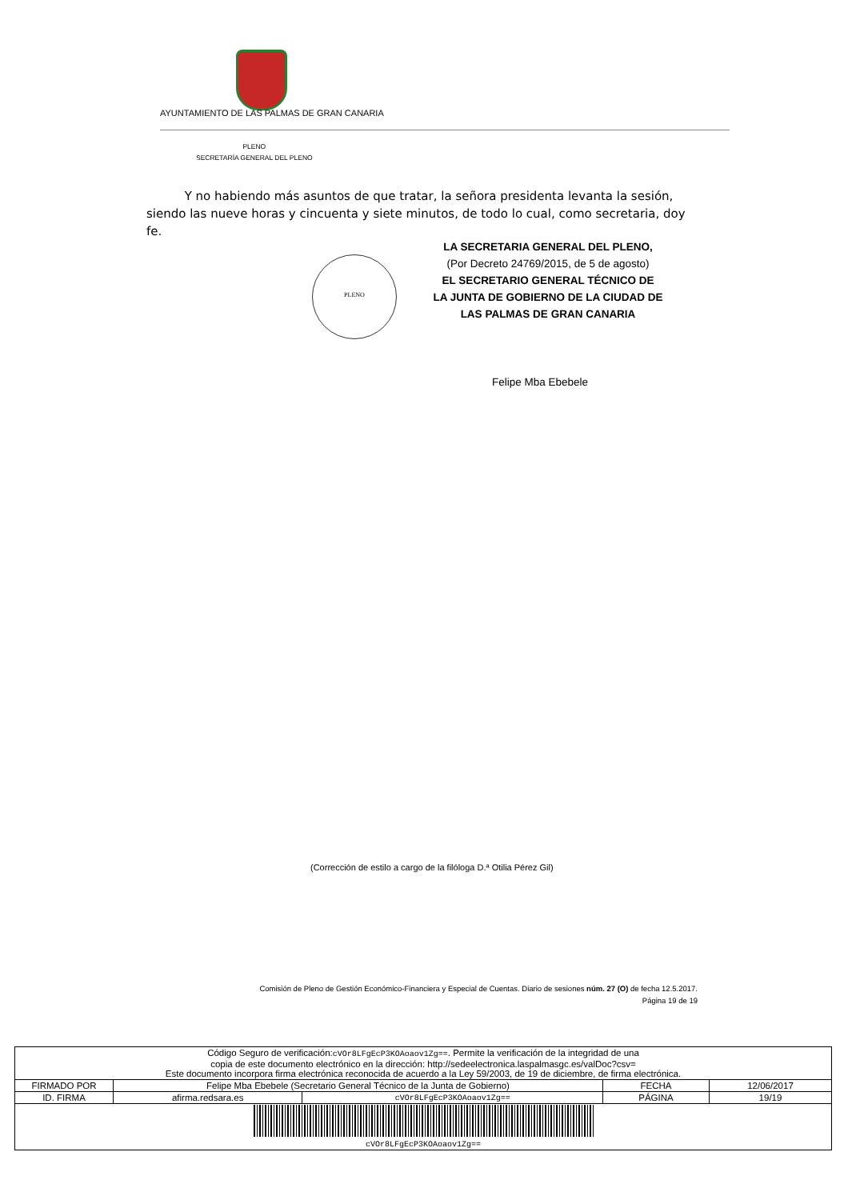AYUNTAMIENTO DE LAS PALMAS DE GRAN CANARIA
PLENO
SECRETARÍA GENERAL DEL PLENO
Y no habiendo más asuntos de que tratar, la señora presidenta levanta la sesión, siendo las nueve horas y cincuenta y siete minutos, de todo lo cual, como secretaria, doy fe.
PLENO
LA SECRETARIA GENERAL DEL PLENO,
(Por Decreto 24769/2015, de 5 de agosto)
EL SECRETARIO GENERAL TÉCNICO DE
LA JUNTA DE GOBIERNO DE LA CIUDAD DE
LAS PALMAS DE GRAN CANARIA
Felipe Mba Ebebele
(Corrección de estilo a cargo de la filóloga D.ª Otilia Pérez Gil)
Comisión de Pleno de Gestión Económico-Financiera y Especial de Cuentas. Diario de sesiones núm. 27 (O) de fecha 12.5.2017.
Página 19 de 19
| Código Seguro de verificación: cVOr8LFgEcP3KOAoaov1Zg== . Permite la verificación de la integridad de una copia de este documento electrónico en la dirección: http://sedeelectronica.laspalmasgc.es/valDoc?csv= Este documento incorpora firma electrónica reconocida de acuerdo a la Ley 59/2003, de 19 de diciembre, de firma electrónica. | | | | |
| FIRMADO POR | Felipe Mba Ebebele (Secretario General Técnico de la Junta de Gobierno) | | FECHA | 12/06/2017 |
| ID. FIRMA | afirma.redsara.es | cVOr8LFgEcP3KOAoaov1Zg== | PÁGINA | 19/19 |
| cVOr8LFgEcP3KOAoaov1Zg== | | | | |